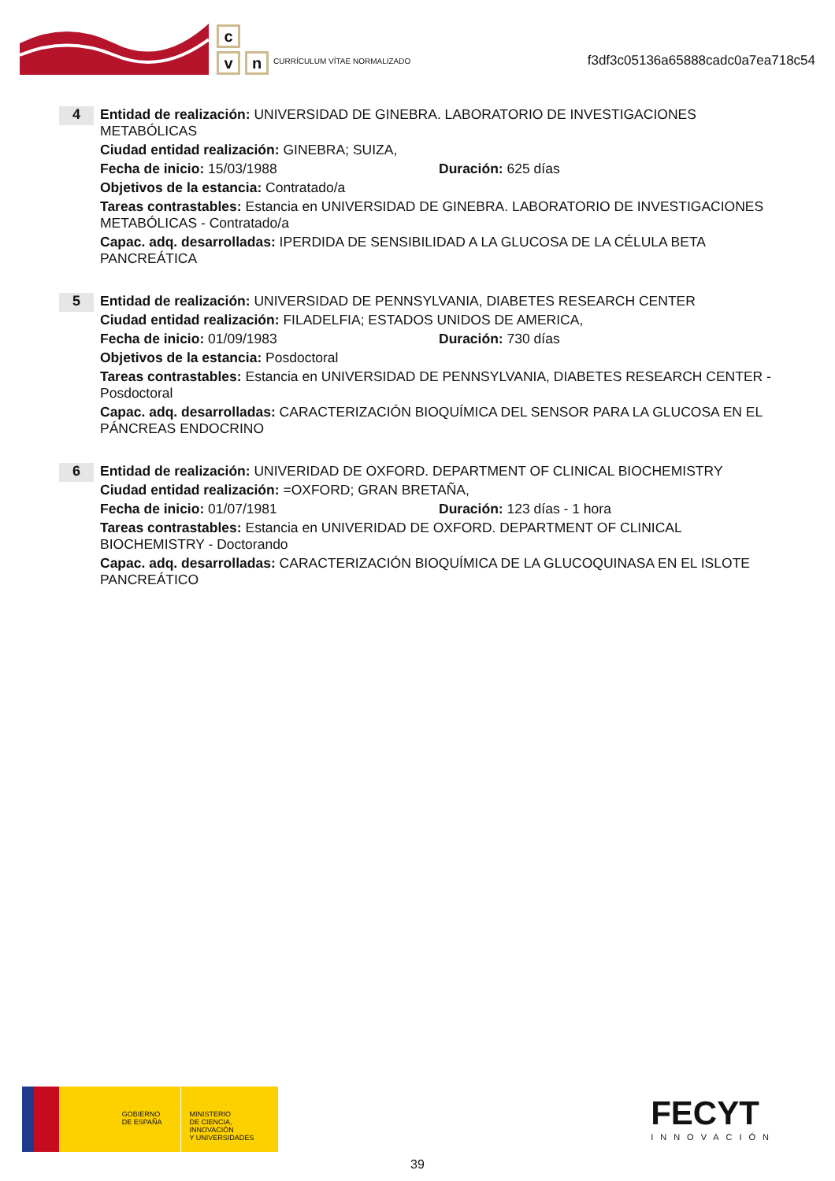c
v n
CURRÍCULUM VÍTAE NORMALIZADO
f3df3c05136a65888cadc0a7ea718c54
4
Entidad de realización: UNIVERSIDAD DE GINEBRA. LABORATORIO DE INVESTIGACIONES METABÓLICAS
Ciudad entidad realización: GINEBRA; SUIZA,
Fecha de inicio: 15/03/1988 Duración: 625 días
Objetivos de la estancia: Contratado/a
Tareas contrastables: Estancia en UNIVERSIDAD DE GINEBRA. LABORATORIO DE INVESTIGACIONES METABÓLICAS - Contratado/a
Capac. adq. desarrolladas: IPERDIDA DE SENSIBILIDAD A LA GLUCOSA DE LA CÉLULA BETA PANCREÁTICA
5
Entidad de realización: UNIVERSIDAD DE PENNSYLVANIA, DIABETES RESEARCH CENTER
Ciudad entidad realización: FILADELFIA; ESTADOS UNIDOS DE AMERICA,
Fecha de inicio: 01/09/1983 Duración: 730 días
Objetivos de la estancia: Posdoctoral
Tareas contrastables: Estancia en UNIVERSIDAD DE PENNSYLVANIA, DIABETES RESEARCH CENTER - Posdoctoral
Capac. adq. desarrolladas: CARACTERIZACIÓN BIOQUÍMICA DEL SENSOR PARA LA GLUCOSA EN EL PÁNCREAS ENDOCRINO
6
Entidad de realización: UNIVERIDAD DE OXFORD. DEPARTMENT OF CLINICAL BIOCHEMISTRY
Ciudad entidad realización: =OXFORD; GRAN BRETAÑA,
Fecha de inicio: 01/07/1981 Duración: 123 días - 1 hora
Tareas contrastables: Estancia en UNIVERIDAD DE OXFORD. DEPARTMENT OF CLINICAL BIOCHEMISTRY - Doctorando
Capac. adq. desarrolladas: CARACTERIZACIÓN BIOQUÍMICA DE LA GLUCOQUINASA EN EL ISLOTE PANCREÁTICO
GOBIERNO
DE ESPAÑA
MINISTERIO
DE CIENCIA, INNOVACIÓN
Y UNIVERSIDADES
FECYT
INNOVACIÓN
39